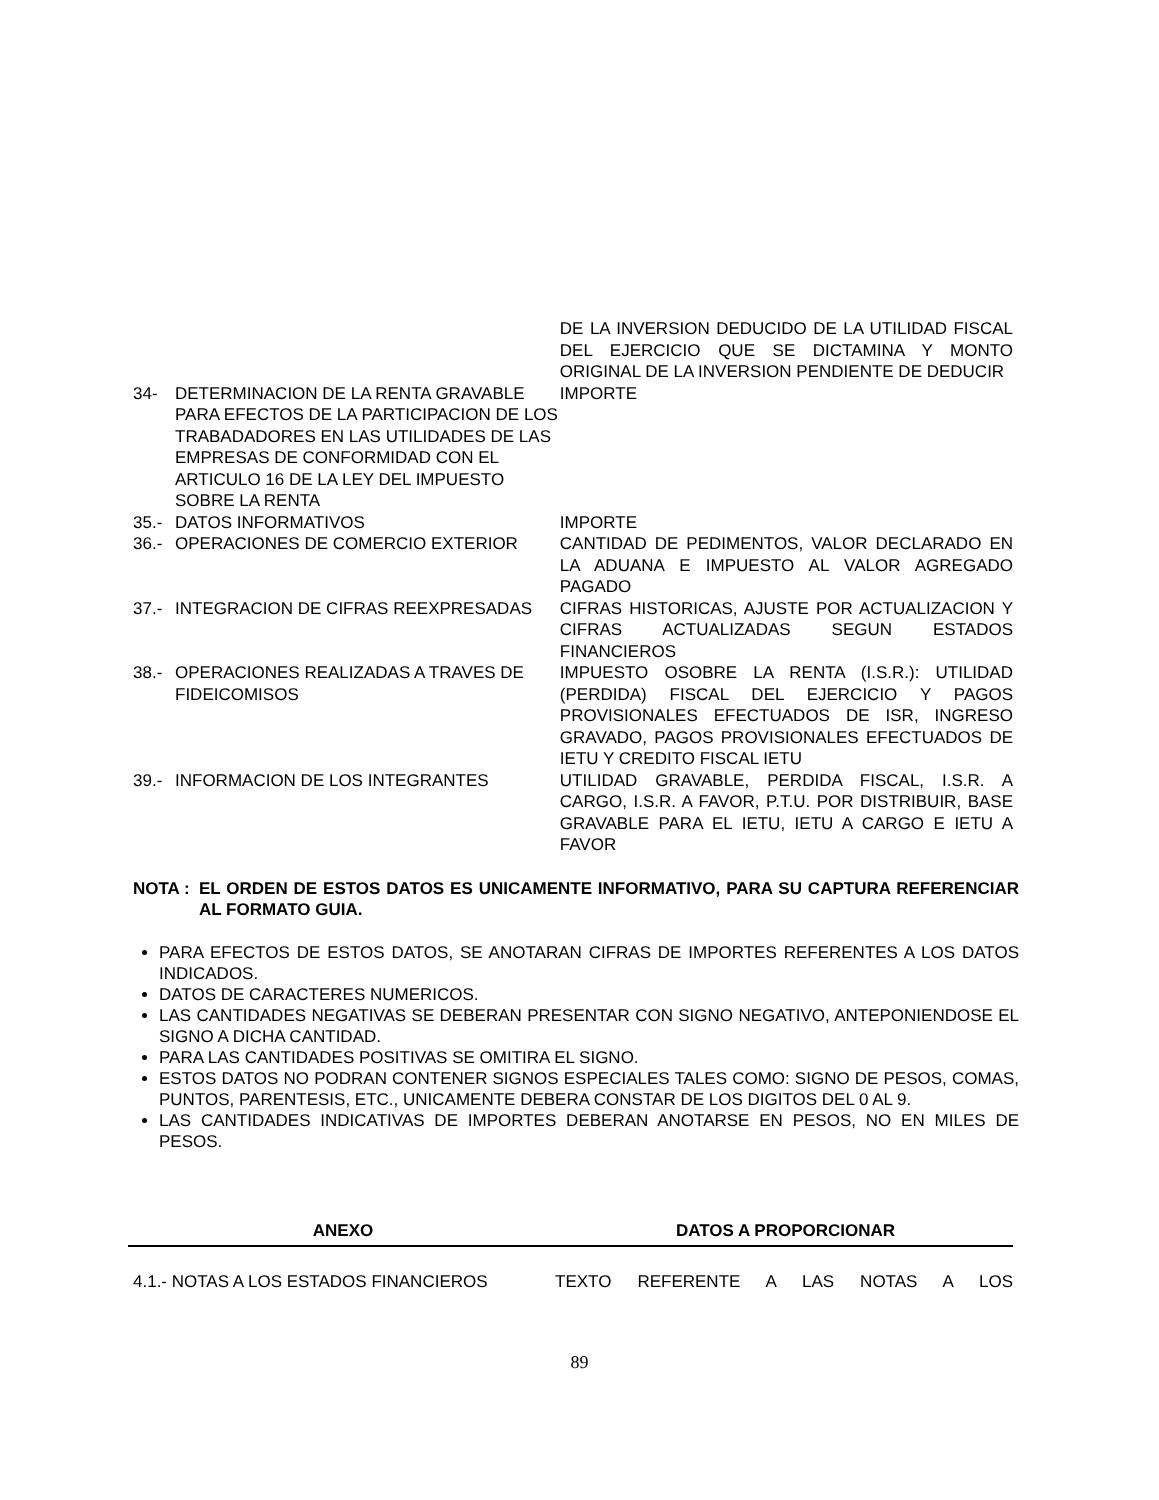| | DE LA INVERSION DEDUCIDO DE LA UTILIDAD FISCAL DEL EJERCICIO QUE SE DICTAMINA Y MONTO ORIGINAL DE LA INVERSION PENDIENTE DE DEDUCIR |
| 34- DETERMINACION DE LA RENTA GRAVABLE PARA EFECTOS DE LA PARTICIPACION DE LOS TRABADADORES EN LAS UTILIDADES DE LAS EMPRESAS DE CONFORMIDAD CON EL ARTICULO 16 DE LA LEY DEL IMPUESTO SOBRE LA RENTA | IMPORTE |
| 35.- DATOS INFORMATIVOS | IMPORTE |
| 36.- OPERACIONES DE COMERCIO EXTERIOR | CANTIDAD DE PEDIMENTOS, VALOR DECLARADO EN LA ADUANA E IMPUESTO AL VALOR AGREGADO PAGADO |
| 37.- INTEGRACION DE CIFRAS REEXPRESADAS | CIFRAS HISTORICAS, AJUSTE POR ACTUALIZACION Y CIFRAS ACTUALIZADAS SEGUN ESTADOS FINANCIEROS |
| 38.- OPERACIONES REALIZADAS A TRAVES DE FIDEICOMISOS | IMPUESTO OSOBRE LA RENTA (I.S.R.): UTILIDAD (PERDIDA) FISCAL DEL EJERCICIO Y PAGOS PROVISIONALES EFECTUADOS DE ISR, INGRESO GRAVADO, PAGOS PROVISIONALES EFECTUADOS DE IETU Y CREDITO FISCAL IETU |
| 39.- INFORMACION DE LOS INTEGRANTES | UTILIDAD GRAVABLE, PERDIDA FISCAL, I.S.R. A CARGO, I.S.R. A FAVOR, P.T.U. POR DISTRIBUIR, BASE GRAVABLE PARA EL IETU, IETU A CARGO E IETU A FAVOR |
NOTA : EL ORDEN DE ESTOS DATOS ES UNICAMENTE INFORMATIVO, PARA SU CAPTURA REFERENCIAR AL FORMATO GUIA.
PARA EFECTOS DE ESTOS DATOS, SE ANOTARAN CIFRAS DE IMPORTES REFERENTES A LOS DATOS INDICADOS.
DATOS DE CARACTERES NUMERICOS.
LAS CANTIDADES NEGATIVAS SE DEBERAN PRESENTAR CON SIGNO NEGATIVO, ANTEPONIENDOSE EL SIGNO A DICHA CANTIDAD.
PARA LAS CANTIDADES POSITIVAS SE OMITIRA EL SIGNO.
ESTOS DATOS NO PODRAN CONTENER SIGNOS ESPECIALES TALES COMO: SIGNO DE PESOS, COMAS, PUNTOS, PARENTESIS, ETC., UNICAMENTE DEBERA CONSTAR DE LOS DIGITOS DEL 0 AL 9.
LAS CANTIDADES INDICATIVAS DE IMPORTES DEBERAN ANOTARSE EN PESOS, NO EN MILES DE PESOS.
| ANEXO | DATOS A PROPORCIONAR |
| --- | --- |
4.1.- NOTAS A LOS ESTADOS FINANCIEROS TEXTO REFERENTE A LAS NOTAS A LOS
89